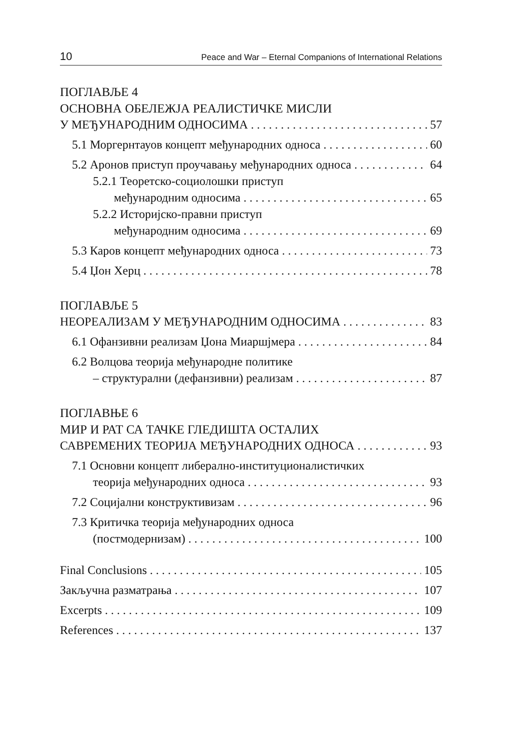10 Peace and War – Eternal Companions of International Relations
ПОГЛАВЉЕ 4
ОСНОВНА ОБЕЛЕЖЈА РЕАЛИСТИЧКЕ МИСЛИ
У МЕЂУНАРОДНИМ ОДНОСИМА 57
5.1 Моргернтауов концепт међународних односа 60
5.2 Аронов приступ проучавању међународних односа 64
5.2.1 Теоретско-социолошки приступ
међународним односима 65
5.2.2 Историјско-правни приступ
међународним односима 69
5.3 Каров концепт међународних односа 73
5.4 Џон Херц 78
ПОГЛАВЉЕ 5
НЕОРЕАЛИЗАМ У МЕЂУНАРОДНИМ ОДНОСИМА 83
6.1 Офанзивни реализам Џона Миаршјмера 84
6.2 Волцова теорија међународне политике
– структурални (дефанзивни) реализам 87
ПОГЛАВЊЕ 6
МИР И РАТ СА ТАЧКЕ ГЛЕДИШТА ОСТАЛИХ
САВРЕМЕНИХ ТЕОРИЈА МЕЂУНАРОДНИХ ОДНОСА 93
7.1 Основни концепт либерално-институционалистичких
теорија међународних односа 93
7.2 Социјални конструктивизам 96
7.3 Критичка теорија међународних односа
(постмодернизам) 100
Final Conclusions 105
Закључна разматрања 107
Excerpts 109
References 137